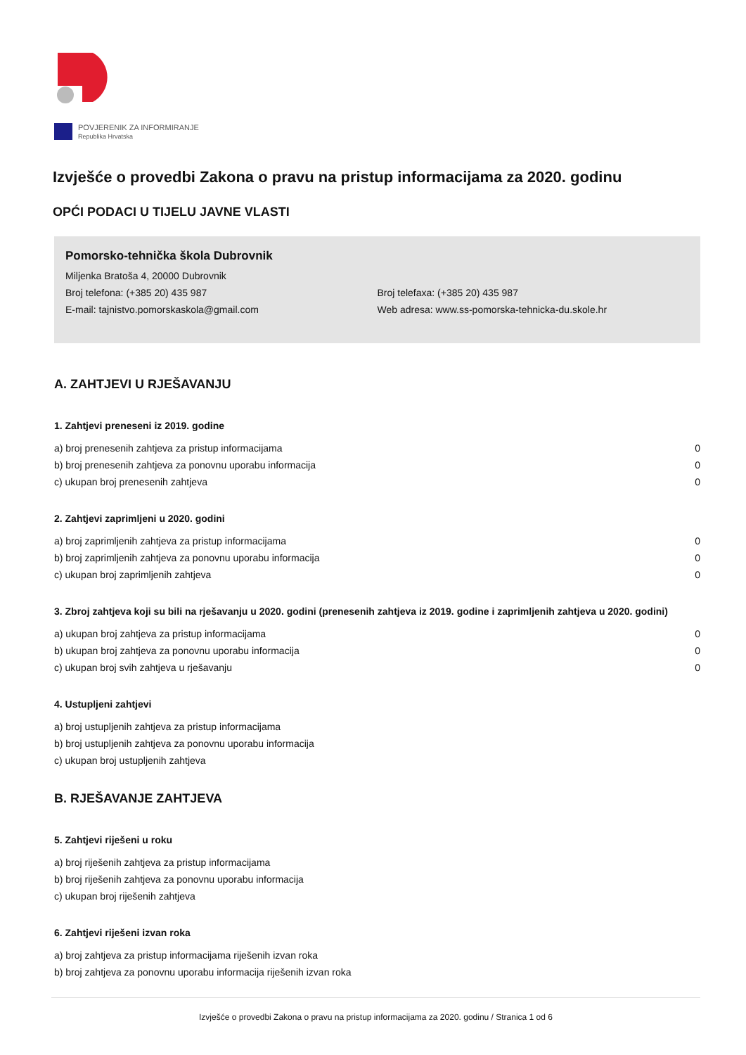POVJERENIK ZA INFORMIRANJE
Republika Hrvatska
Izvješće o provedbi Zakona o pravu na pristup informacijama za 2020. godinu
OPĆI PODACI U TIJELU JAVNE VLASTI
Pomorsko-tehnička škola Dubrovnik
Miljenka Bratoša 4, 20000 Dubrovnik
Broj telefona: (+385 20) 435 987 Broj telefaxa: (+385 20) 435 987
E-mail: tajnistvo.pomorskaskola@gmail.com Web adresa: www.ss-pomorska-tehnicka-du.skole.hr
A. ZAHTJEVI U RJEŠAVANJU
1. Zahtjevi preneseni iz 2019. godine
| a) broj prenesenih zahtjeva za pristup informacijama | 0 |
| b) broj prenesenih zahtjeva za ponovnu uporabu informacija | 0 |
| c) ukupan broj prenesenih zahtjeva | 0 |
2. Zahtjevi zaprimljeni u 2020. godini
| a) broj zaprimljenih zahtjeva za pristup informacijama | 0 |
| b) broj zaprimljenih zahtjeva za ponovnu uporabu informacija | 0 |
| c) ukupan broj zaprimljenih zahtjeva | 0 |
3. Zbroj zahtjeva koji su bili na rješavanju u 2020. godini (prenesenih zahtjeva iz 2019. godine i zaprimljenih zahtjeva u 2020. godini)
| a) ukupan broj zahtjeva za pristup informacijama | 0 |
| b) ukupan broj zahtjeva za ponovnu uporabu informacija | 0 |
| c) ukupan broj svih zahtjeva u rješavanju | 0 |
4. Ustupljeni zahtjevi
| a) broj ustupljenih zahtjeva za pristup informacijama |
| b) broj ustupljenih zahtjeva za ponovnu uporabu informacija |
| c) ukupan broj ustupljenih zahtjeva |
B. RJEŠAVANJE ZAHTJEVA
5. Zahtjevi riješeni u roku
| a) broj riješenih zahtjeva za pristup informacijama |
| b) broj riješenih zahtjeva za ponovnu uporabu informacija |
| c) ukupan broj riješenih zahtjeva |
6. Zahtjevi riješeni izvan roka
| a) broj zahtjeva za pristup informacijama riješenih izvan roka |
| b) broj zahtjeva za ponovnu uporabu informacija riješenih izvan roka |
Izvješće o provedbi Zakona o pravu na pristup informacijama za 2020. godinu / Stranica 1 od 6